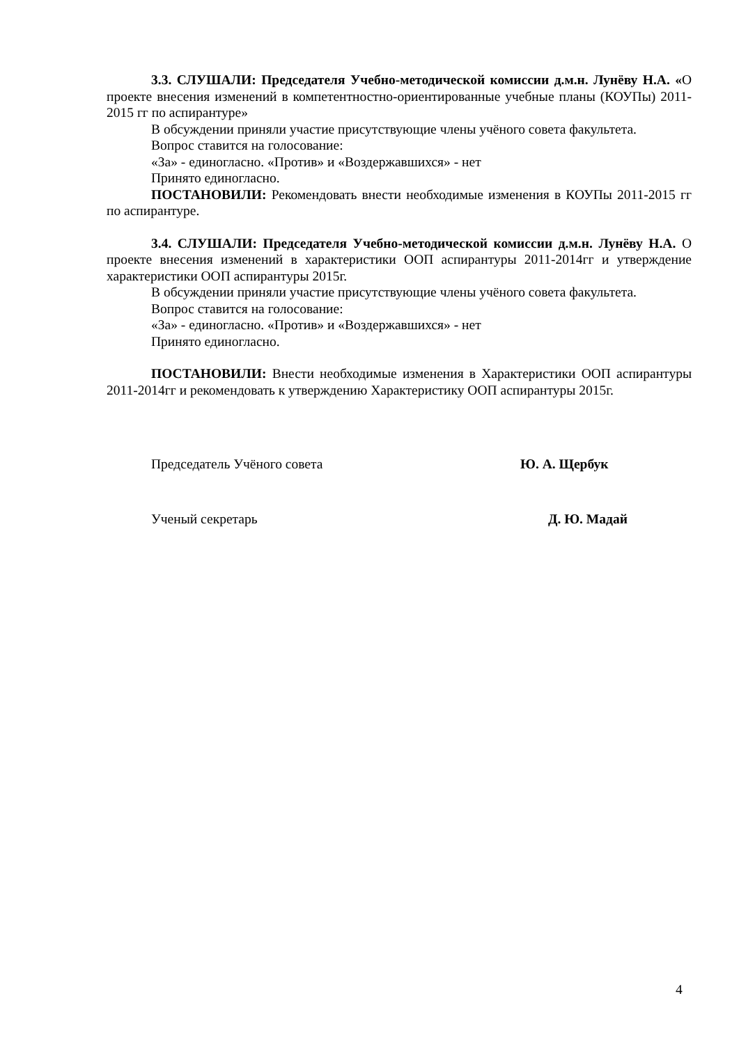3.3. СЛУШАЛИ: Председателя Учебно-методической комиссии д.м.н. Лунёву Н.А. «О проекте внесения изменений в компетентностно-ориентированные учебные планы (КОУПы) 2011-2015 гг по аспирантуре»
В обсуждении приняли участие присутствующие члены учёного совета факультета.
Вопрос ставится на голосование:
«За» - единогласно. «Против» и «Воздержавшихся» - нет
Принято единогласно.
ПОСТАНОВИЛИ: Рекомендовать внести необходимые изменения в КОУПы 2011-2015 гг по аспирантуре.
3.4. СЛУШАЛИ: Председателя Учебно-методической комиссии д.м.н. Лунёву Н.А. О проекте внесения изменений в характеристики ООП аспирантуры 2011-2014гг и утверждение характеристики ООП аспирантуры 2015г.
В обсуждении приняли участие присутствующие члены учёного совета факультета.
Вопрос ставится на голосование:
«За» - единогласно. «Против» и «Воздержавшихся» - нет
Принято единогласно.
ПОСТАНОВИЛИ: Внести необходимые изменения в Характеристики ООП аспирантуры 2011-2014гг и рекомендовать к утверждению Характеристику ООП аспирантуры 2015г.
Председатель Учёного совета Ю. А. Щербук
Ученый секретарь Д. Ю. Мадай
4